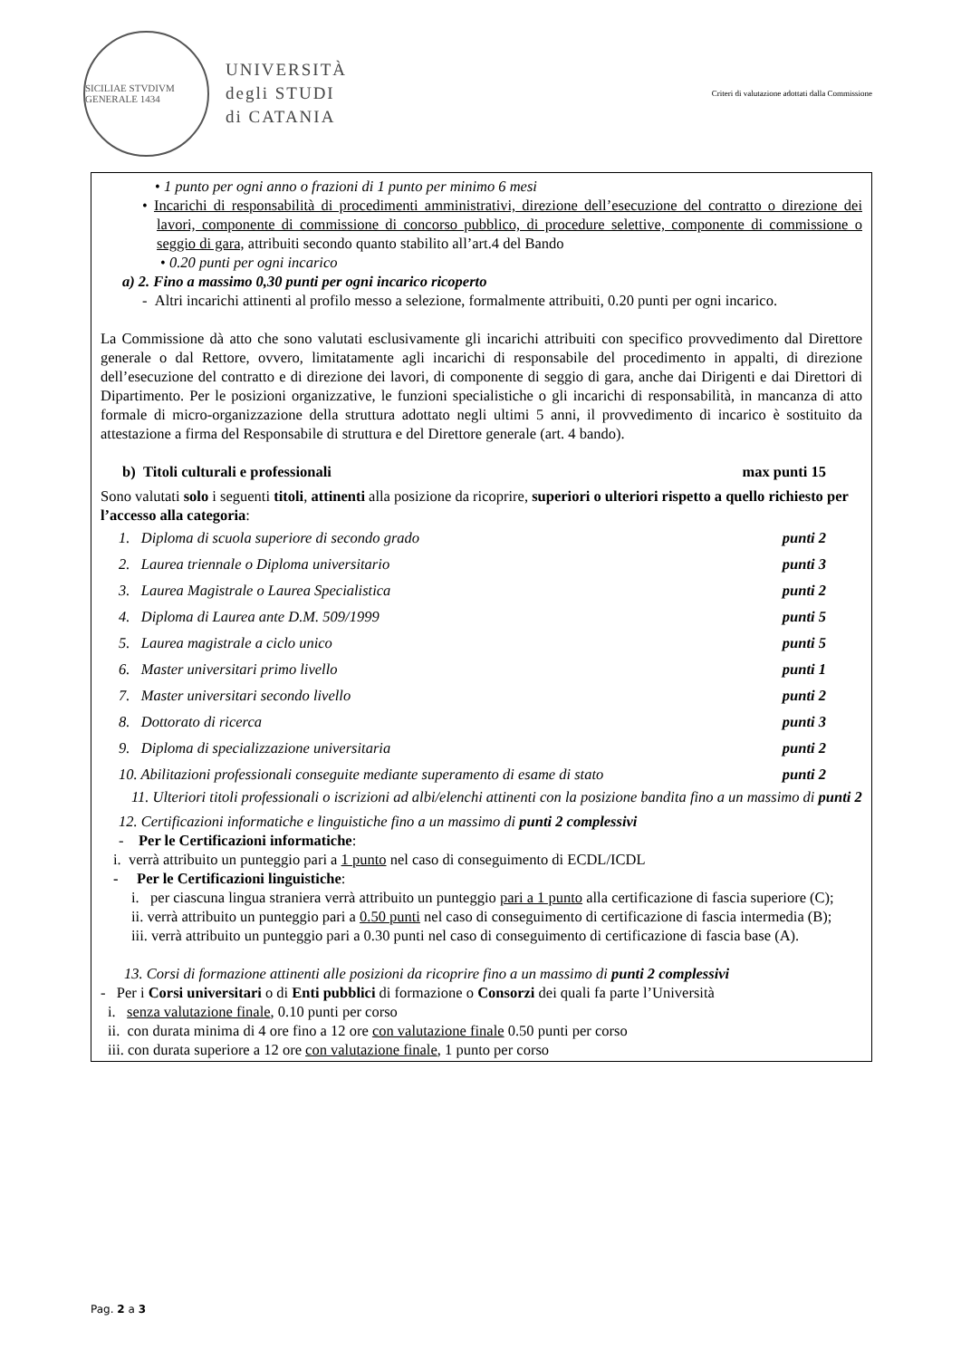SICILIAE STVDIVM GENERALE 1434
UNIVERSITÀ
degli STUDI
di CATANIA
Criteri di valutazione adottati dalla Commissione
• 1 punto per ogni anno o frazioni di 1 punto per minimo 6 mesi
• Incarichi di responsabilità di procedimenti amministrativi, direzione dell’esecuzione del contratto o direzione dei lavori, componente di commissione di concorso pubblico, di procedure selettive, componente di commissione o seggio di gara, attribuiti secondo quanto stabilito all’art.4 del Bando
• 0.20 punti per ogni incarico
a) 2. Fino a massimo 0,30 punti per ogni incarico ricoperto
- Altri incarichi attinenti al profilo messo a selezione, formalmente attribuiti, 0.20 punti per ogni incarico.
La Commissione dà atto che sono valutati esclusivamente gli incarichi attribuiti con specifico provvedimento dal Direttore generale o dal Rettore, ovvero, limitatamente agli incarichi di responsabile del procedimento in appalti, di direzione dell’esecuzione del contratto e di direzione dei lavori, di componente di seggio di gara, anche dai Dirigenti e dai Direttori di Dipartimento. Per le posizioni organizzative, le funzioni specialistiche o gli incarichi di responsabilità, in mancanza di atto formale di micro-organizzazione della struttura adottato negli ultimi 5 anni, il provvedimento di incarico è sostituito da attestazione a firma del Responsabile di struttura e del Direttore generale (art. 4 bando).
b) Titoli culturali e professionali max punti 15
Sono valutati solo i seguenti titoli, attinenti alla posizione da ricoprire, superiori o ulteriori rispetto a quello richiesto per l’accesso alla categoria:
1. Diploma di scuola superiore di secondo grado punti 2
2. Laurea triennale o Diploma universitario punti 3
3. Laurea Magistrale o Laurea Specialistica punti 2
4. Diploma di Laurea ante D.M. 509/1999 punti 5
5. Laurea magistrale a ciclo unico punti 5
6. Master universitari primo livello punti 1
7. Master universitari secondo livello punti 2
8. Dottorato di ricerca punti 3
9. Diploma di specializzazione universitaria punti 2
10. Abilitazioni professionali conseguite mediante superamento di esame di stato punti 2
11. Ulteriori titoli professionali o iscrizioni ad albi/elenchi attinenti con la posizione bandita fino a un massimo di punti 2
12. Certificazioni informatiche e linguistiche fino a un massimo di punti 2 complessivi
- Per le Certificazioni informatiche:
i. verrà attribuito un punteggio pari a 1 punto nel caso di conseguimento di ECDL/ICDL
- Per le Certificazioni linguistiche:
i. per ciascuna lingua straniera verrà attribuito un punteggio pari a 1 punto alla certificazione di fascia superiore (C);
ii. verrà attribuito un punteggio pari a 0.50 punti nel caso di conseguimento di certificazione di fascia intermedia (B);
iii. verrà attribuito un punteggio pari a 0.30 punti nel caso di conseguimento di certificazione di fascia base (A).
13. Corsi di formazione attinenti alle posizioni da ricoprire fino a un massimo di punti 2 complessivi
- Per i Corsi universitari o di Enti pubblici di formazione o Consorzi dei quali fa parte l’Università
i. senza valutazione finale, 0.10 punti per corso
ii. con durata minima di 4 ore fino a 12 ore con valutazione finale 0.50 punti per corso
iii. con durata superiore a 12 ore con valutazione finale, 1 punto per corso
Pag. 2 a 3